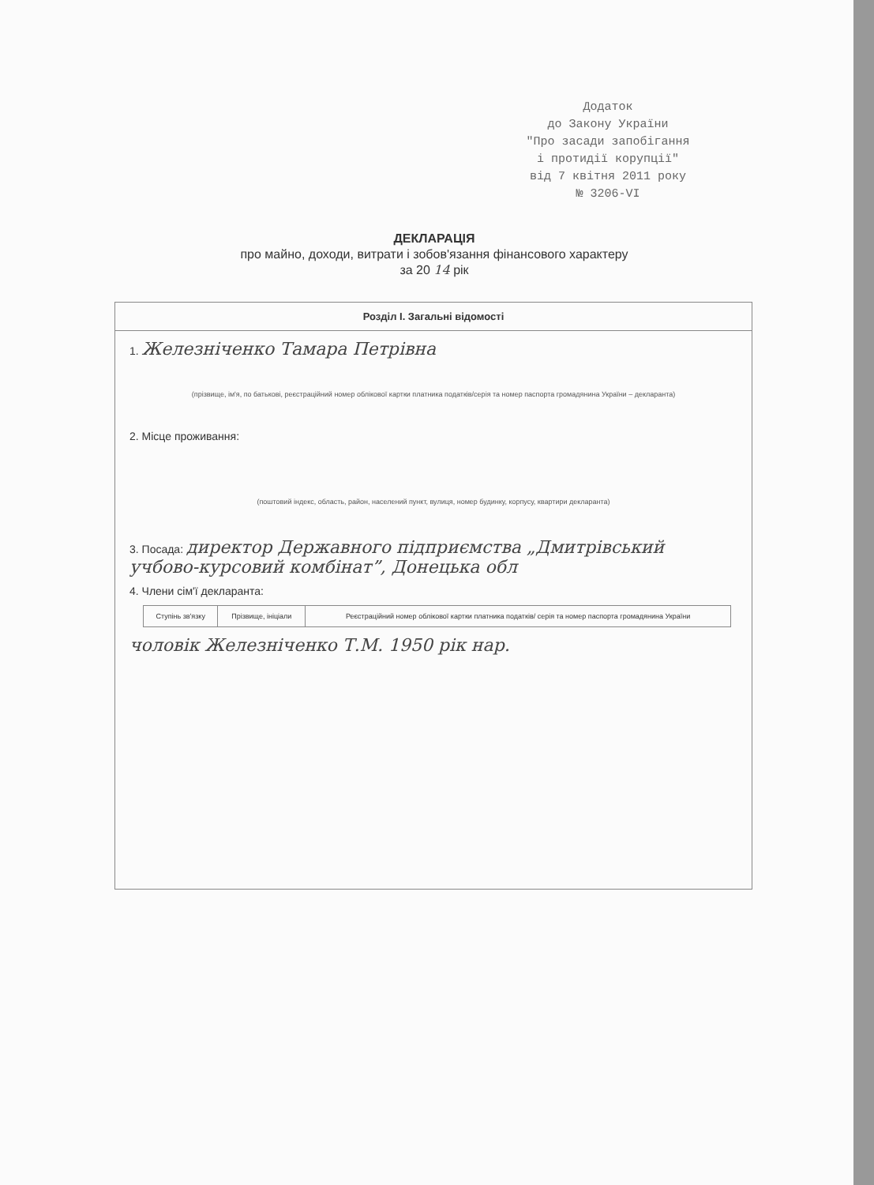Додаток
до Закону України
"Про засади запобігання
і протидії корупції"
від 7 квітня 2011 року
№ 3206-VI
ДЕКЛАРАЦІЯ
про майно, доходи, витрати і зобов'язання фінансового характеру
за 20 14 рік
Розділ І. Загальні відомості
1. Железніченко Тамара Петрівна
(прізвище, ім'я, по батькові, реєстраційний номер облікової картки платника податків/серія та номер паспорта громадянина України – декларанта)
2. Місце проживання:
(поштовий індекс, область, район, населений пункт, вулиця, номер будинку, корпусу, квартири декларанта)
3. Посада: директор Державного підприємства „Дмитрівський учбово-курсовий комбінат”, Донецька обл
4. Члени сім'ї декларанта:
| Ступінь зв'язку | Прізвище, ініціали | Реєстраційний номер облікової картки платника податків/ серія та номер паспорта громадянина України |
| --- | --- | --- |
чоловік Железніченко Т.М. 1950 рік нар.